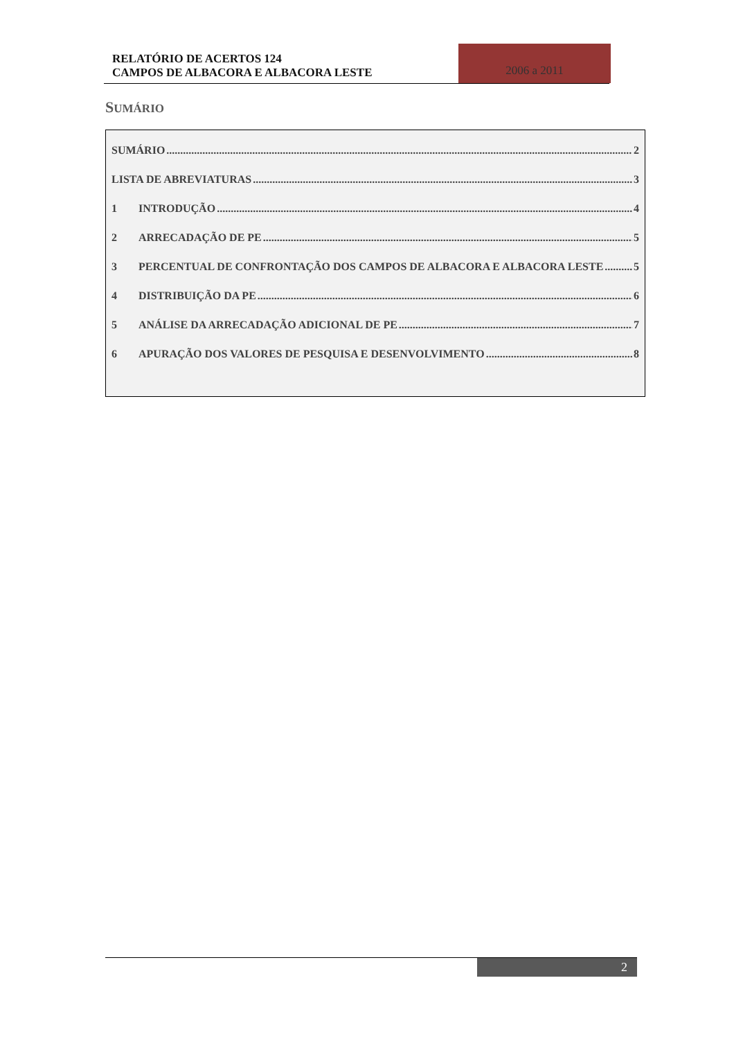RELATÓRIO DE ACERTOS 124
CAMPOS DE ALBACORA E ALBACORA LESTE
2006 a 2011
SUMÁRIO
SUMÁRIO 2
LISTA DE ABREVIATURAS 3
1 INTRODUÇÃO 4
2 ARRECADAÇÃO DE PE 5
3 PERCENTUAL DE CONFRONTAÇÃO DOS CAMPOS DE ALBACORA E ALBACORA LESTE 5
4 DISTRIBUIÇÃO DA PE 6
5 ANÁLISE DA ARRECADAÇÃO ADICIONAL DE PE 7
6 APURAÇÃO DOS VALORES DE PESQUISA E DESENVOLVIMENTO 8
2